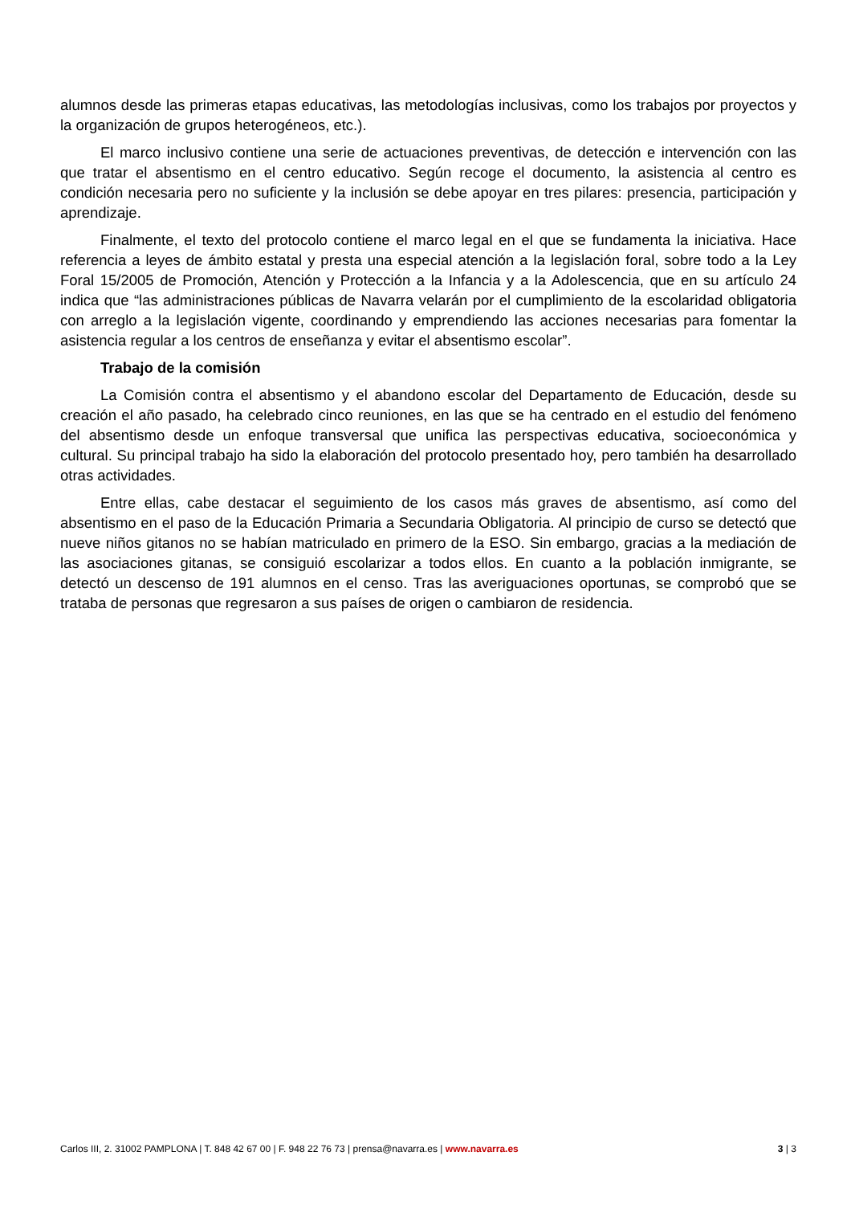alumnos desde las primeras etapas educativas, las metodologías inclusivas, como los trabajos por proyectos y la organización de grupos heterogéneos, etc.).
El marco inclusivo contiene una serie de actuaciones preventivas, de detección e intervención con las que tratar el absentismo en el centro educativo. Según recoge el documento, la asistencia al centro es condición necesaria pero no suficiente y la inclusión se debe apoyar en tres pilares: presencia, participación y aprendizaje.
Finalmente, el texto del protocolo contiene el marco legal en el que se fundamenta la iniciativa. Hace referencia a leyes de ámbito estatal y presta una especial atención a la legislación foral, sobre todo a la Ley Foral 15/2005 de Promoción, Atención y Protección a la Infancia y a la Adolescencia, que en su artículo 24 indica que “las administraciones públicas de Navarra velarán por el cumplimiento de la escolaridad obligatoria con arreglo a la legislación vigente, coordinando y emprendiendo las acciones necesarias para fomentar la asistencia regular a los centros de enseñanza y evitar el absentismo escolar”.
Trabajo de la comisión
La Comisión contra el absentismo y el abandono escolar del Departamento de Educación, desde su creación el año pasado, ha celebrado cinco reuniones, en las que se ha centrado en el estudio del fenómeno del absentismo desde un enfoque transversal que unifica las perspectivas educativa, socioeconómica y cultural. Su principal trabajo ha sido la elaboración del protocolo presentado hoy, pero también ha desarrollado otras actividades.
Entre ellas, cabe destacar el seguimiento de los casos más graves de absentismo, así como del absentismo en el paso de la Educación Primaria a Secundaria Obligatoria. Al principio de curso se detectó que nueve niños gitanos no se habían matriculado en primero de la ESO. Sin embargo, gracias a la mediación de las asociaciones gitanas, se consiguió escolarizar a todos ellos. En cuanto a la población inmigrante, se detectó un descenso de 191 alumnos en el censo. Tras las averiguaciones oportunas, se comprobó que se trataba de personas que regresaron a sus países de origen o cambiaron de residencia.
Carlos III, 2. 31002 PAMPLONA | T. 848 42 67 00 | F. 948 22 76 73 | prensa@navarra.es | www.navarra.es 3 | 3